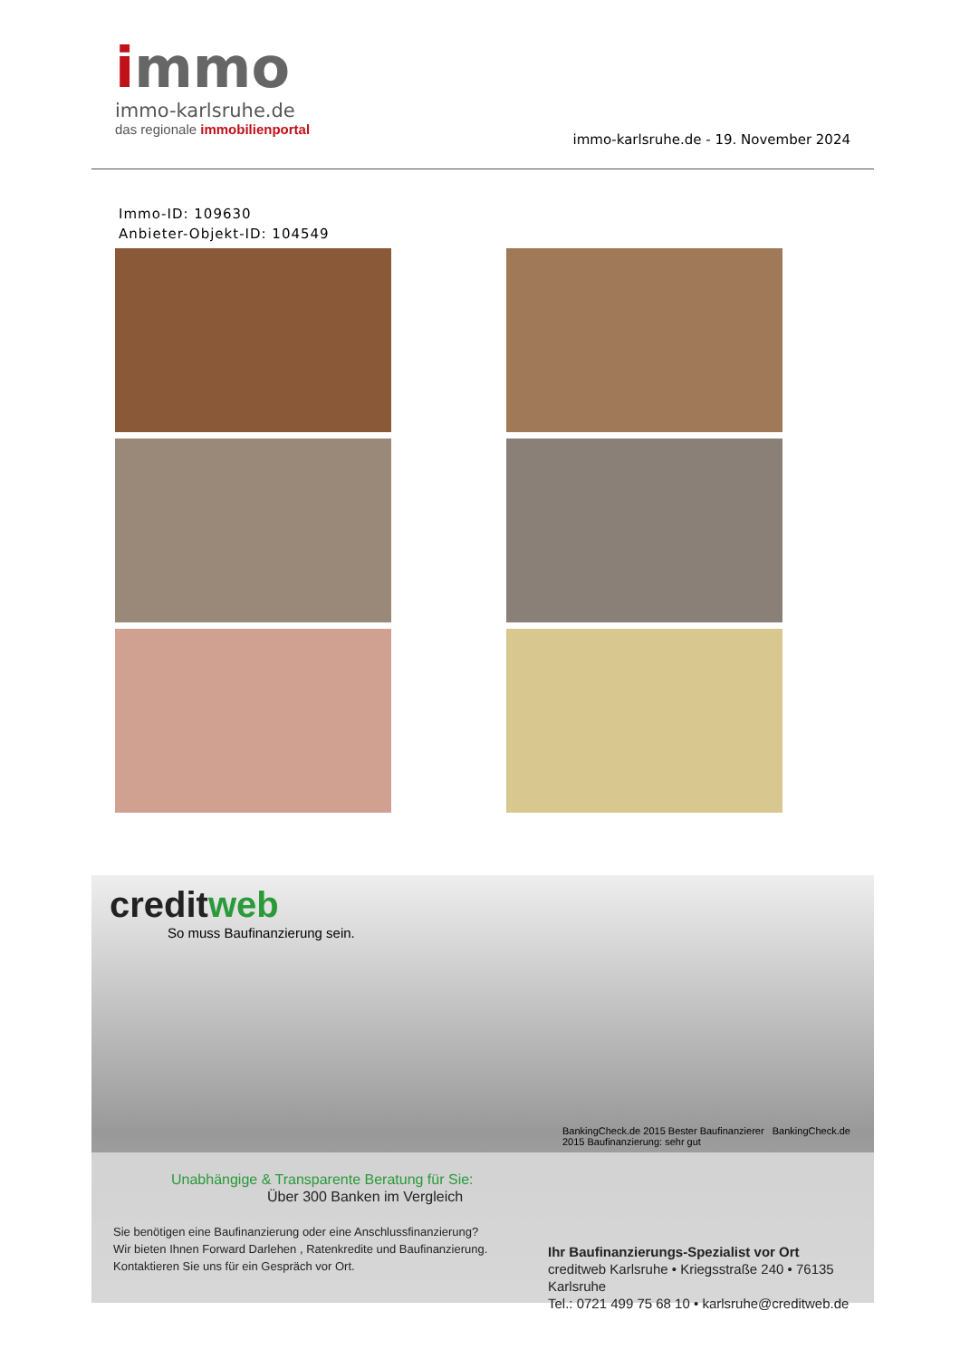immo
immo-karlsruhe.de
das regionale immobilienportal
immo-karlsruhe.de - 19. November 2024
Immo-ID: 109630
Anbieter-Objekt-ID: 104549
creditweb
So muss Baufinanzierung sein.
Unabhängige & Transparente Beratung für Sie:
Über 300 Banken im Vergleich
Sie benötigen eine Baufinanzierung oder eine Anschlussfinanzierung?
Wir bieten Ihnen Forward Darlehen , Ratenkredite und Baufinanzierung.
Kontaktieren Sie uns für ein Gespräch vor Ort.
BankingCheck.de 2015 Bester Baufinanzierer BankingCheck.de 2015 Baufinanzierung: sehr gut
Ihr Baufinanzierungs-Spezialist vor Ort
creditweb Karlsruhe • Kriegsstraße 240 • 76135 Karlsruhe
Tel.: 0721 499 75 68 10 • karlsruhe@creditweb.de